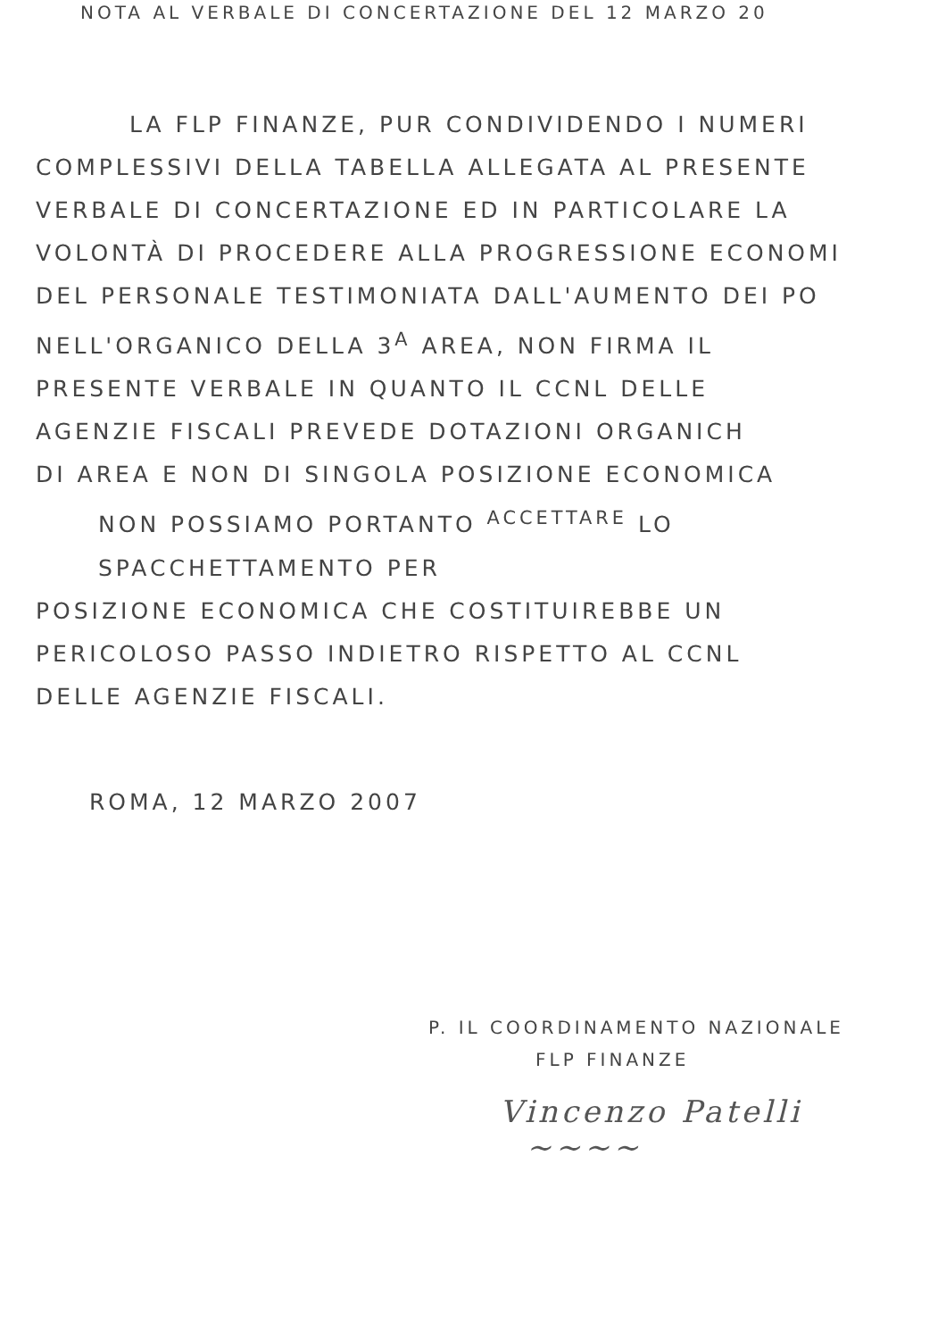NOTA AL VERBALE DI CONCERTAZIONE DEL 12 MARZO 20
LA FLP FINANZE, PUR CONDIVIDENDO I NUMERI
COMPLESSIVI DELLA TABELLA ALLEGATA AL PRESENTE
VERBALE DI CONCERTAZIONE ED IN PARTICOLARE LA
VOLONTÀ DI PROCEDERE ALLA PROGRESSIONE ECONOMI
DEL PERSONALE TESTIMONIATA DALL'AUMENTO DEI PO
NELL'ORGANICO DELLA 3<sup>A</sup> AREA, NON FIRMA IL
PRESENTE VERBALE IN QUANTO IL CCNL DELLE
AGENZIE FISCALI PREVEDE DOTAZIONI ORGANICH
DI AREA E NON DI SINGOLA POSIZIONE ECONOMICA
NON POSSIAMO PORTANTO <sup>ACCETTARE</sup> LO SPACCHETTAMENTO PER
POSIZIONE ECONOMICA CHE COSTITUIREBBE UN
PERICOLOSO PASSO INDIETRO RISPETTO AL CCNL
DELLE AGENZIE FISCALI.
ROMA, 12 MARZO 2007
P. IL COORDINAMENTO NAZIONALE
FLP FINANZE
Vincenzo Patelli
~~~~